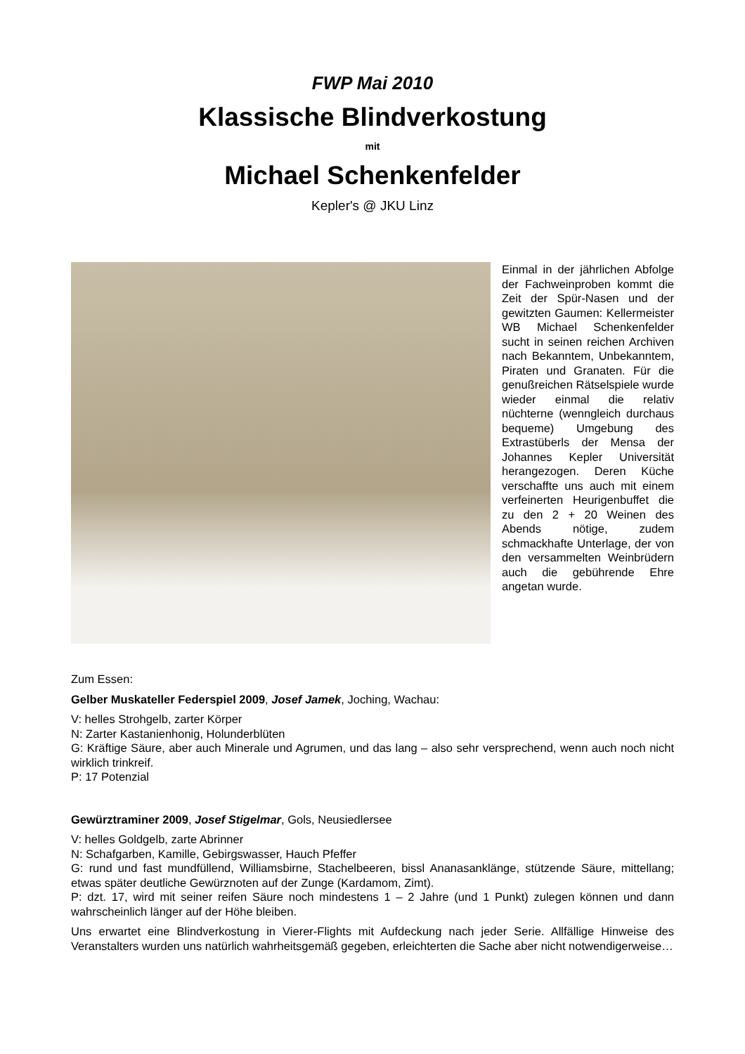FWP Mai 2010
Klassische Blindverkostung
mit
Michael Schenkenfelder
Kepler's @ JKU Linz
Einmal in der jährlichen Abfolge der Fachweinproben kommt die Zeit der Spür-Nasen und der gewitzten Gaumen: Kellermeister WB Michael Schenkenfelder sucht in seinen reichen Archiven nach Bekanntem, Unbekanntem, Piraten und Granaten. Für die genußreichen Rätselspiele wurde wieder einmal die relativ nüchterne (wenngleich durchaus bequeme) Umgebung des Extrastüberls der Mensa der Johannes Kepler Universität herangezogen. Deren Küche verschaffte uns auch mit einem verfeinerten Heurigenbuffet die zu den 2 + 20 Weinen des Abends nötige, zudem schmackhafte Unterlage, der von den versammelten Weinbrüdern auch die gebührende Ehre angetan wurde.
Zum Essen:
Gelber Muskateller Federspiel 2009, Josef Jamek, Joching, Wachau:
V: helles Strohgelb, zarter Körper
N: Zarter Kastanienhonig, Holunderblüten
G: Kräftige Säure, aber auch Minerale und Agrumen, und das lang – also sehr versprechend, wenn auch noch nicht wirklich trinkreif.
P: 17 Potenzial
Gewürztraminer 2009, Josef Stigelmar, Gols, Neusiedlersee
V: helles Goldgelb, zarte Abrinner
N: Schafgarben, Kamille, Gebirgswasser, Hauch Pfeffer
G: rund und fast mundfüllend, Williamsbirne, Stachelbeeren, bissl Ananasanklänge, stützende Säure, mittellang; etwas später deutliche Gewürznoten auf der Zunge (Kardamom, Zimt).
P: dzt. 17, wird mit seiner reifen Säure noch mindestens 1 – 2 Jahre (und 1 Punkt) zulegen können und dann wahrscheinlich länger auf der Höhe bleiben.
Uns erwartet eine Blindverkostung in Vierer-Flights mit Aufdeckung nach jeder Serie. Allfällige Hinweise des Veranstalters wurden uns natürlich wahrheitsgemäß gegeben, erleichterten die Sache aber nicht notwendigerweise…